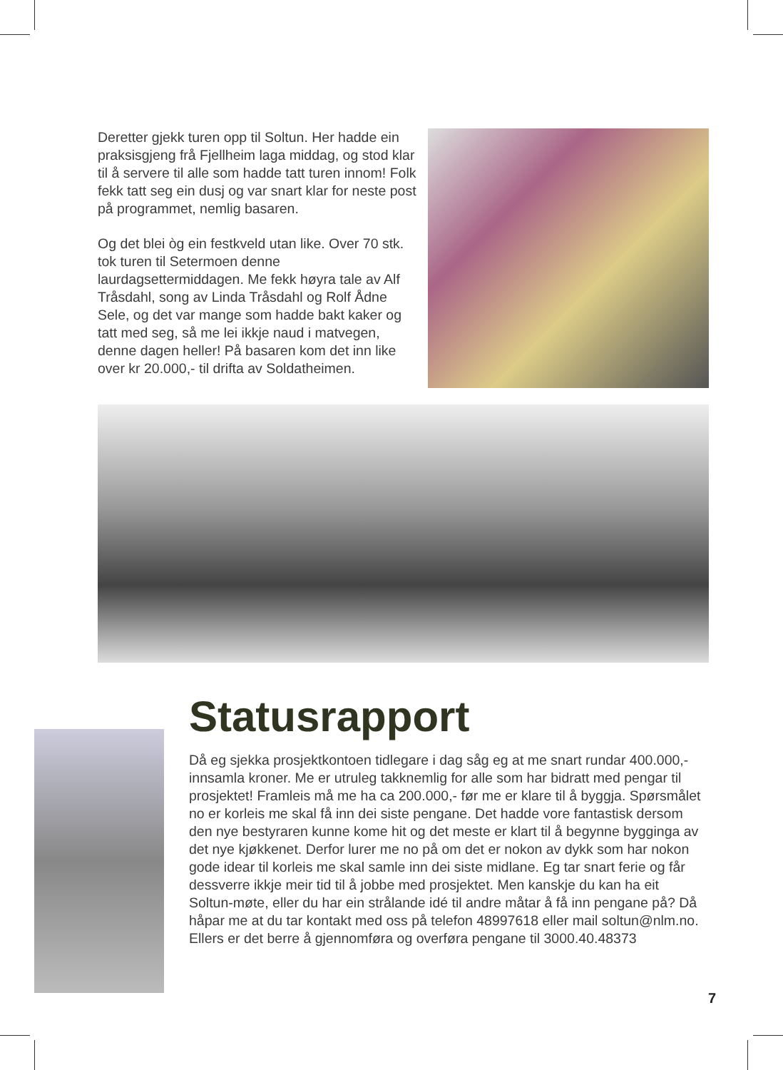Deretter gjekk turen opp til Soltun. Her hadde ein praksisgjeng frå Fjellheim laga middag, og stod klar til å servere til alle som hadde tatt turen innom! Folk fekk tatt seg ein dusj og var snart klar for neste post på programmet, nemlig basaren.
Og det blei òg ein festkveld utan like. Over 70 stk. tok turen til Setermoen denne laurdagsettermiddagen. Me fekk høyra tale av Alf Tråsdahl, song av Linda Tråsdahl og Rolf Ådne Sele, og det var mange som hadde bakt kaker og tatt med seg, så me lei ikkje naud i matvegen, denne dagen heller! På basaren kom det inn like over kr 20.000,- til drifta av Soldatheimen.
Statusrapport
Då eg sjekka prosjektkontoen tidlegare i dag såg eg at me snart rundar 400.000,- innsamla kroner. Me er utruleg takknemlig for alle som har bidratt med pengar til prosjektet! Framleis må me ha ca 200.000,- før me er klare til å byggja. Spørsmålet no er korleis me skal få inn dei siste pengane. Det hadde vore fantastisk dersom den nye bestyraren kunne kome hit og det meste er klart til å begynne bygginga av det nye kjøkkenet. Derfor lurer me no på om det er nokon av dykk som har nokon gode idear til korleis me skal samle inn dei siste midlane. Eg tar snart ferie og får dessverre ikkje meir tid til å jobbe med prosjektet. Men kanskje du kan ha eit Soltun-møte, eller du har ein strålande idé til andre måtar å få inn pengane på? Då håpar me at du tar kontakt med oss på telefon 48997618 eller mail soltun@nlm.no. Ellers er det berre å gjennomføra og overføra pengane til 3000.40.48373
7